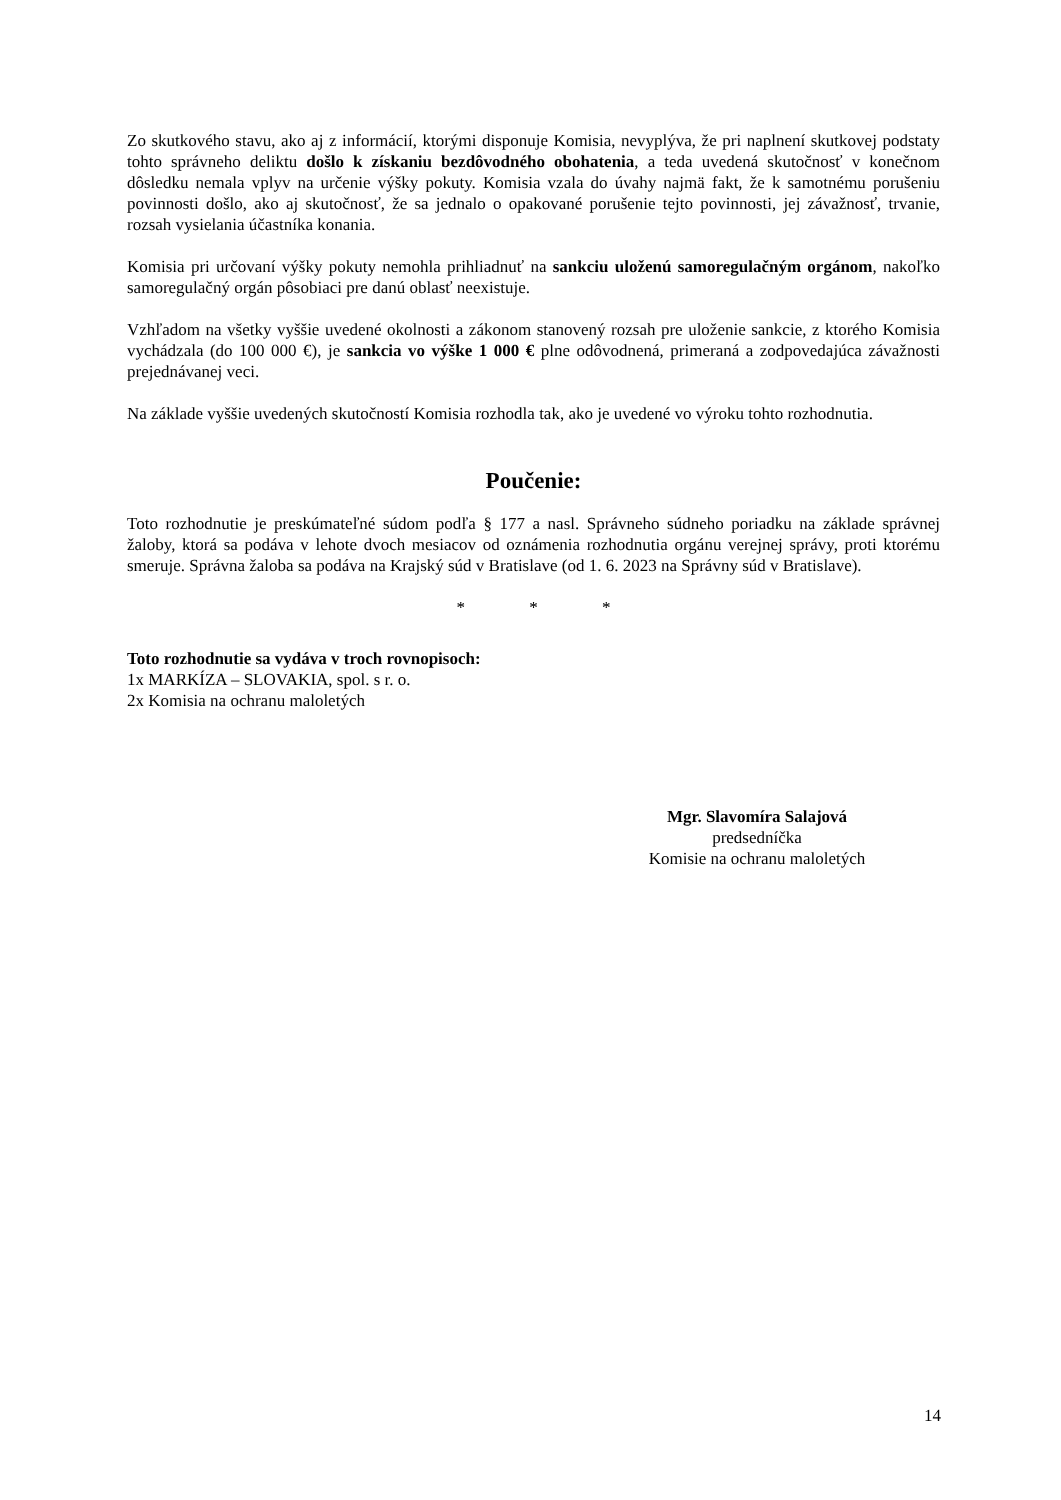Zo skutkového stavu, ako aj z informácií, ktorými disponuje Komisia, nevyplýva, že pri naplnení skutkovej podstaty tohto správneho deliktu došlo k získaniu bezdôvodného obohatenia, a teda uvedená skutočnosť v konečnom dôsledku nemala vplyv na určenie výšky pokuty. Komisia vzala do úvahy najmä fakt, že k samotnému porušeniu povinnosti došlo, ako aj skutočnosť, že sa jednalo o opakované porušenie tejto povinnosti, jej závažnosť, trvanie, rozsah vysielania účastníka konania.
Komisia pri určovaní výšky pokuty nemohla prihliadnuť na sankciu uloženú samoregulačným orgánom, nakoľko samoregulačný orgán pôsobiaci pre danú oblasť neexistuje.
Vzhľadom na všetky vyššie uvedené okolnosti a zákonom stanovený rozsah pre uloženie sankcie, z ktorého Komisia vychádzala (do 100 000 €), je sankcia vo výške 1 000 € plne odôvodnená, primeraná a zodpovedajúca závažnosti prejednávanej veci.
Na základe vyššie uvedených skutočností Komisia rozhodla tak, ako je uvedené vo výroku tohto rozhodnutia.
Poučenie:
Toto rozhodnutie je preskúmateľné súdom podľa § 177 a nasl. Správneho súdneho poriadku na základe správnej žaloby, ktorá sa podáva v lehote dvoch mesiacov od oznámenia rozhodnutia orgánu verejnej správy, proti ktorému smeruje. Správna žaloba sa podáva na Krajský súd v Bratislave (od 1. 6. 2023 na Správny súd v Bratislave).
* * *
Toto rozhodnutie sa vydáva v troch rovnopisoch:
1x MARKÍZA – SLOVAKIA, spol. s r. o.
2x Komisia na ochranu maloletých
Mgr. Slavomíra Salajová
predsedníčka
Komisie na ochranu maloletých
14